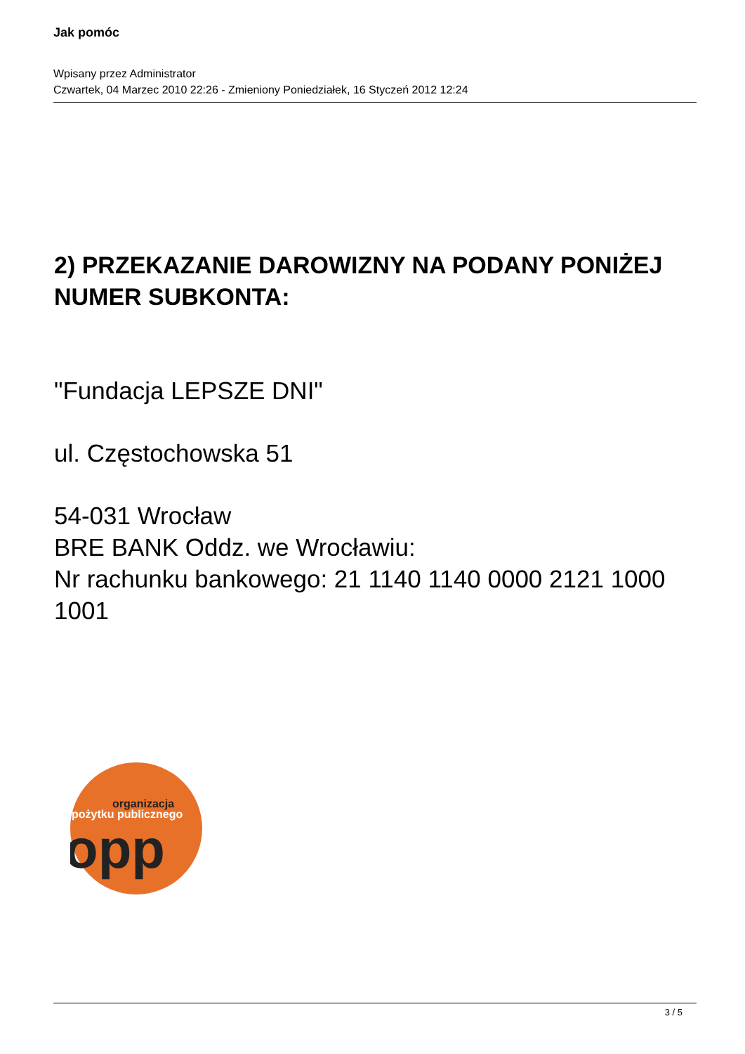Jak pomóc
Wpisany przez Administrator
Czwartek, 04 Marzec 2010 22:26 - Zmieniony Poniedziałek, 16 Styczeń 2012 12:24
2) PRZEKAZANIE DAROWIZNY NA PODANY PONIŻEJ NUMER SUBKONTA:
"Fundacja LEPSZE DNI"
ul. Częstochowska 51
54-031 Wrocław
BRE BANK Oddz. we Wrocławiu:
Nr rachunku bankowego: 21 1140 1140 0000 2121 1000 1001
organizacja
pożytku publicznego
opp
3 / 5